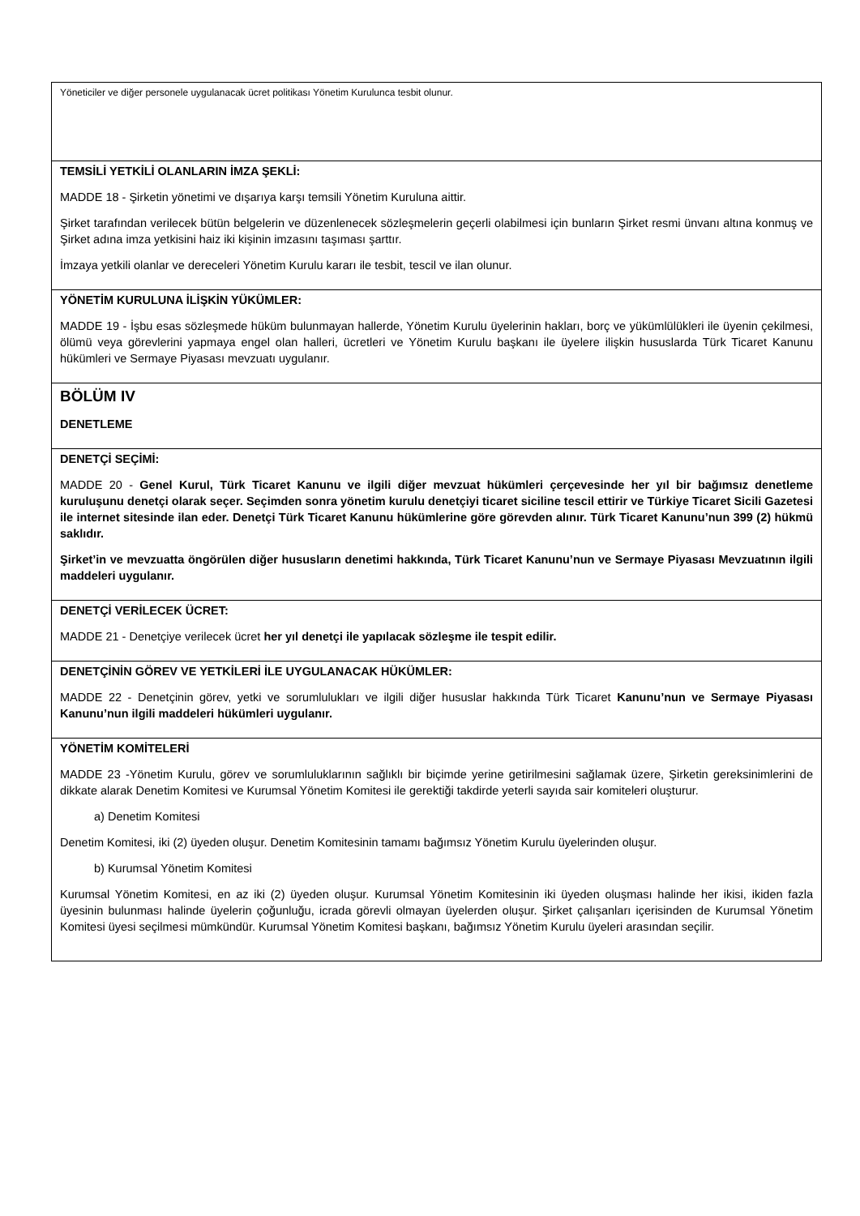| Yöneticiler ve diğer personele uygulanacak ücret politikası Yönetim Kurulunca tesbit olunur. |
| TEMSİLİ YETKİLİ OLANLARIN İMZA ŞEKLİ: MADDE 18 - Şirketin yönetimi ve dışarıya karşı temsili Yönetim Kuruluna aittir. Şirket tarafından verilecek bütün belgelerin ve düzenlenecek sözleşmelerin geçerli olabilmesi için bunların Şirket resmi ünvanı altına konmuş ve Şirket adına imza yetkisini haiz iki kişinin imzasını taşıması şarttır. İmzaya yetkili olanlar ve dereceleri Yönetim Kurulu kararı ile tesbit, tescil ve ilan olunur. |
| YÖNETİM KURULUNA İLİŞKİN YÜKÜMLER: MADDE 19 - İşbu esas sözleşmede hüküm bulunmayan hallerde, Yönetim Kurulu üyelerinin hakları, borç ve yükümlülükleri ile üyenin çekilmesi, ölümü veya görevlerini yapmaya engel olan halleri, ücretleri ve Yönetim Kurulu başkanı ile üyelere ilişkin hususlarda Türk Ticaret Kanunu hükümleri ve Sermaye Piyasası mevzuatı uygulanır. |
| BÖLÜM IV DENETLEME |
| DENETÇİ SEÇİMİ: MADDE 20 - Genel Kurul, Türk Ticaret Kanunu ve ilgili diğer mevzuat hükümleri çerçevesinde her yıl bir bağımsız denetleme kuruluşunu denetçi olarak seçer. Seçimden sonra yönetim kurulu denetçiyi ticaret siciline tescil ettirir ve Türkiye Ticaret Sicili Gazetesi ile internet sitesinde ilan eder. Denetçi Türk Ticaret Kanunu hükümlerine göre görevden alınır. Türk Ticaret Kanunu’nun 399 (2) hükmü saklıdır. Şirket’in ve mevzuatta öngörülen diğer hususların denetimi hakkında, Türk Ticaret Kanunu’nun ve Sermaye Piyasası Mevzuatının ilgili maddeleri uygulanır. |
| DENETÇİ VERİLECEK ÜCRET: MADDE 21 - Denetçiye verilecek ücret her yıl denetçi ile yapılacak sözleşme ile tespit edilir. |
| DENETÇİNİN GÖREV VE YETKİLERİ İLE UYGULANACAK HÜKÜMLER: MADDE 22 - Denetçinin görev, yetki ve sorumlulukları ve ilgili diğer hususlar hakkında Türk Ticaret Kanunu’nun ve Sermaye Piyasası Kanunu’nun ilgili maddeleri hükümleri uygulanır. |
| YÖNETİM KOMİTELERİ MADDE 23 -Yönetim Kurulu, görev ve sorumluluklarının sağlıklı bir biçimde yerine getirilmesini sağlamak üzere, Şirketin gereksinimlerini de dikkate alarak Denetim Komitesi ve Kurumsal Yönetim Komitesi ile gerektiği takdirde yeterli sayıda sair komiteleri oluşturur. a) Denetim Komitesi Denetim Komitesi, iki (2) üyeden oluşur. Denetim Komitesinin tamamı bağımsız Yönetim Kurulu üyelerinden oluşur. b) Kurumsal Yönetim Komitesi Kurumsal Yönetim Komitesi, en az iki (2) üyeden oluşur. Kurumsal Yönetim Komitesinin iki üyeden oluşması halinde her ikisi, ikiden fazla üyesinin bulunması halinde üyelerin çoğunluğu, icrada görevli olmayan üyelerden oluşur. Şirket çalışanları içerisinden de Kurumsal Yönetim Komitesi üyesi seçilmesi mümkündür. Kurumsal Yönetim Komitesi başkanı, bağımsız Yönetim Kurulu üyeleri arasından seçilir. |